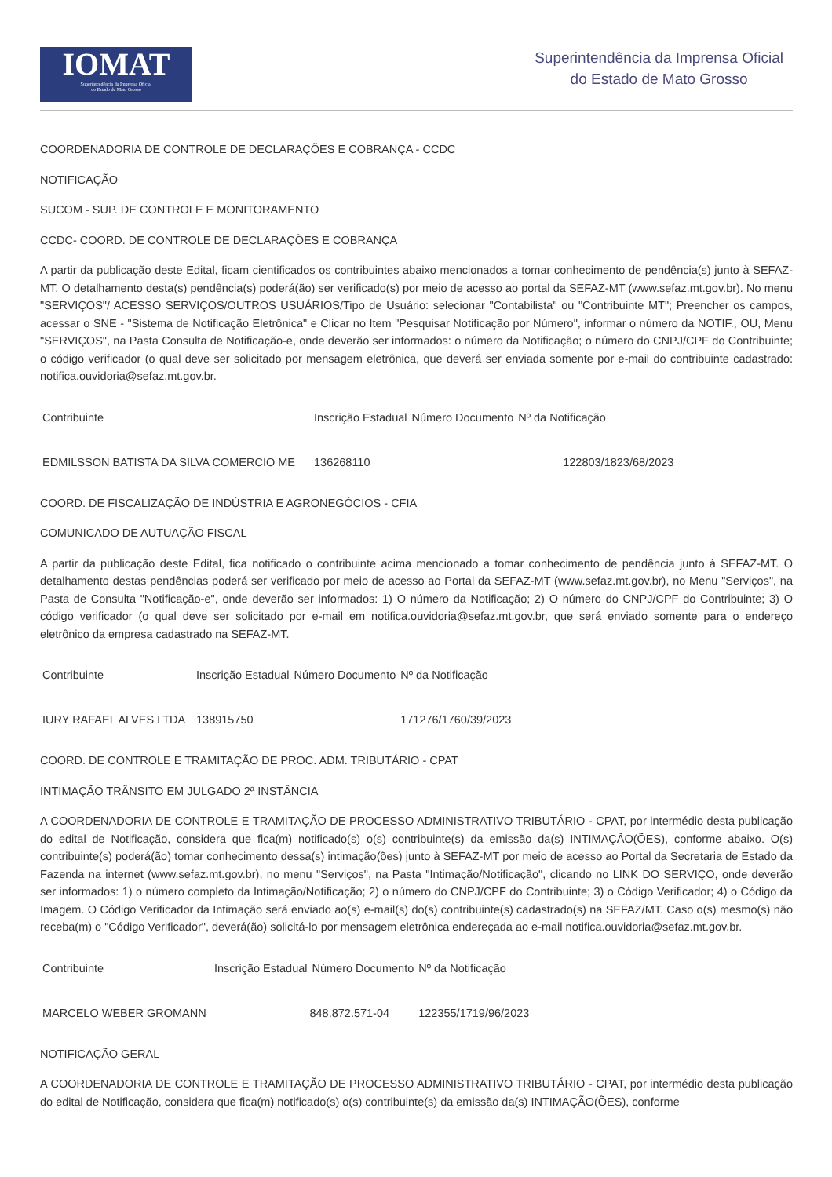IOMAT
Superintendência da Imprensa Oficial
do Estado de Mato Grosso
Superintendência da Imprensa Oficial
do Estado de Mato Grosso
COORDENADORIA DE CONTROLE DE DECLARAÇÕES E COBRANÇA - CCDC
NOTIFICAÇÃO
SUCOM - SUP. DE CONTROLE E MONITORAMENTO
CCDC- COORD. DE CONTROLE DE DECLARAÇÕES E COBRANÇA
A partir da publicação deste Edital, ficam cientificados os contribuintes abaixo mencionados a tomar conhecimento de pendência(s) junto à SEFAZ-MT. O detalhamento desta(s) pendência(s) poderá(ão) ser verificado(s) por meio de acesso ao portal da SEFAZ-MT (www.sefaz.mt.gov.br). No menu "SERVIÇOS"/ ACESSO SERVIÇOS/OUTROS USUÁRIOS/Tipo de Usuário: selecionar "Contabilista" ou "Contribuinte MT"; Preencher os campos, acessar o SNE - "Sistema de Notificação Eletrônica" e Clicar no Item "Pesquisar Notificação por Número", informar o número da NOTIF., OU, Menu "SERVIÇOS", na Pasta Consulta de Notificação-e, onde deverão ser informados: o número da Notificação; o número do CNPJ/CPF do Contribuinte; o código verificador (o qual deve ser solicitado por mensagem eletrônica, que deverá ser enviada somente por e-mail do contribuinte cadastrado: notifica.ouvidoria@sefaz.mt.gov.br.
| Contribuinte | Inscrição Estadual | Número Documento | Nº da Notificação |
| EDMILSSON BATISTA DA SILVA COMERCIO ME | 136268110 | | 122803/1823/68/2023 |
COORD. DE FISCALIZAÇÃO DE INDÚSTRIA E AGRONEGÓCIOS - CFIA
COMUNICADO DE AUTUAÇÃO FISCAL
A partir da publicação deste Edital, fica notificado o contribuinte acima mencionado a tomar conhecimento de pendência junto à SEFAZ-MT. O detalhamento destas pendências poderá ser verificado por meio de acesso ao Portal da SEFAZ-MT (www.sefaz.mt.gov.br), no Menu "Serviços", na Pasta de Consulta "Notificação-e", onde deverão ser informados: 1) O número da Notificação; 2) O número do CNPJ/CPF do Contribuinte; 3) O código verificador (o qual deve ser solicitado por e-mail em notifica.ouvidoria@sefaz.mt.gov.br, que será enviado somente para o endereço eletrônico da empresa cadastrado na SEFAZ-MT.
| Contribuinte | Inscrição Estadual | Número Documento | Nº da Notificação |
| IURY RAFAEL ALVES LTDA | 138915750 | | 171276/1760/39/2023 |
COORD. DE CONTROLE E TRAMITAÇÃO DE PROC. ADM. TRIBUTÁRIO - CPAT
INTIMAÇÃO TRÂNSITO EM JULGADO 2ª INSTÂNCIA
A COORDENADORIA DE CONTROLE E TRAMITAÇÃO DE PROCESSO ADMINISTRATIVO TRIBUTÁRIO - CPAT, por intermédio desta publicação do edital de Notificação, considera que fica(m) notificado(s) o(s) contribuinte(s) da emissão da(s) INTIMAÇÃO(ÕES), conforme abaixo. O(s) contribuinte(s) poderá(ão) tomar conhecimento dessa(s) intimação(ões) junto à SEFAZ-MT por meio de acesso ao Portal da Secretaria de Estado da Fazenda na internet (www.sefaz.mt.gov.br), no menu "Serviços", na Pasta "Intimação/Notificação", clicando no LINK DO SERVIÇO, onde deverão ser informados: 1) o número completo da Intimação/Notificação; 2) o número do CNPJ/CPF do Contribuinte; 3) o Código Verificador; 4) o Código da Imagem. O Código Verificador da Intimação será enviado ao(s) e-mail(s) do(s) contribuinte(s) cadastrado(s) na SEFAZ/MT. Caso o(s) mesmo(s) não receba(m) o "Código Verificador", deverá(ão) solicitá-lo por mensagem eletrônica endereçada ao e-mail notifica.ouvidoria@sefaz.mt.gov.br.
| Contribuinte | Inscrição Estadual | Número Documento | Nº da Notificação |
| MARCELO WEBER GROMANN | | 848.872.571-04 | 122355/1719/96/2023 |
NOTIFICAÇÃO GERAL
A COORDENADORIA DE CONTROLE E TRAMITAÇÃO DE PROCESSO ADMINISTRATIVO TRIBUTÁRIO - CPAT, por intermédio desta publicação do edital de Notificação, considera que fica(m) notificado(s) o(s) contribuinte(s) da emissão da(s) INTIMAÇÃO(ÕES), conforme